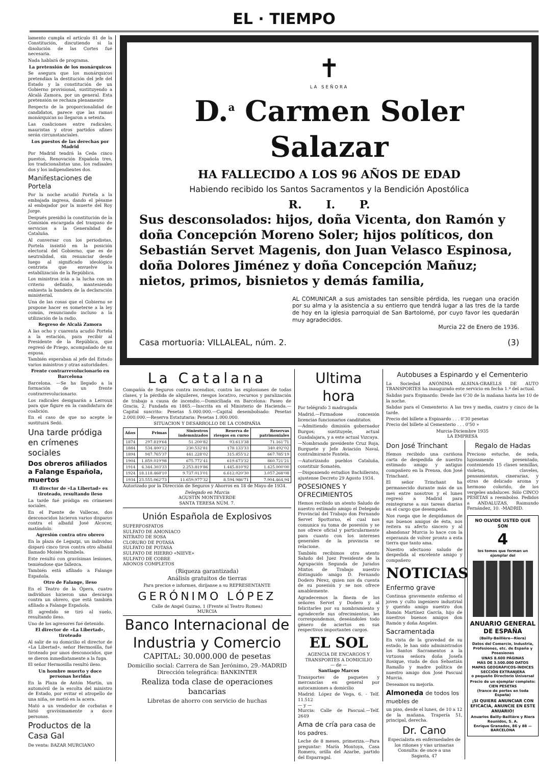EL · TIEMPO
lamento cumpla el artículo 81 de la Constitución, discutiendo si la disolución de las Cortes fué necesaria.
Nada hablará de programa.
La pretensión de los monárquicos
Se asegura que los monárquicos pretendían la destitución del jefe del Estado y la constitución de un Gobierno provisional, sustituyendo a Alcalá Zamora, por un general. Esta pretensión se rechaza plenamente
Respecto de la proporcionalidad de candidatos, parece que las ramas monárquicas no llegaron a setenta.
Las coaliciones entre radicales, mauristas y otros partidos afines serán circunstanciales.
Los puestos de las derechas por Madrid
Por Madrid tendrá la Ceda cinco puestos, Renovación Española tres, los tradicionalistas uno, los radiaales dos y los indipendientes dos.
Manifestaciones de Portela
Por la noche acudió Portela a la embajada ingresa, dando el pésame al embajador por la muerte del Roy Jorge.
Después presidió la constitución de la Comisión encargada del traspaso de servicios a la Generalidad de Cataluña.
Al conversar con los periodistas, Portela insistió en la posición electoral del Gobierno, que es de neutralidad, sin renunciar desde luego al significado ideológico centrista que envuelve la estabilización de la República.
Los ministros irán a la lucha con un criterio definido, manteniendo enhiesta la bandera de la declaración ministerial.
Una de las cosas que el Gobierno se propone hacer es someterse a la ley común, renunciando incluso a la utilización de la radio.
Regreso de Alcalá Zamora
A las ocho y cuarenta acudió Portela a la estación, para recibir al Presidente de la República, que regresó de Priego, acompañado de su esposa.
También esperaban al jefe del Estado varios ministros y otras autoridades.
Frente contrarrevolucionario en Barcelona
Barcelona. —Se ha llegado a la formación de un frente contrarrevolucionario.
Los radicales designarán a Lerroux para que figure en la candidatura de coalición.
En el caso de que no acepte le sustituirá Sedó.
Una tarde pródiga en crímenes sociales
Dos obreros afiliados a Falange Española, muertos
El director de «La Libertad» es tiroteado, resultando ileso
La tarde fué pródiga en crímenes sociales.
En el Puente de Vallecas, dos desconocidos hicieron varios disparos contra el albañil José Alcocer, matándolo.
Agresión contra otro obrero
En la plaza de Legazpi, un individuo disparó cinco tiros contra otro albañil llamado Moisés Nombela.
Este resultó con gravísimas lesiones, temiéndose que fallezca.
También está afiliado a Falange Española.
Otro de Falange, ileso
En el Teatro de la Ópera, cuatro indivíduos hicieron una descarga contra un obrero, que está también afiliado a Falange Española.
El agredido se tiró al suelo, resultando ileso.
Uno de los agresores fué detenido.
El director de «La Libertad», tiroteado
Al salir de su domicilio el director de «La Libertad», señor Hermosilla, fué tiroteado por unos desconocidos, que se dieron inmediatamente a la fuga.
El señor Hermosilla resultó ileso.
Un hombre muerto y doce personas heridas
En la Plaza de Antón Martín, un automóvil de la escolta del ministro de Estado, por evitar el atropello de una niña, se metió en la acera.
Mató a un vendedor de corbatas e hirió gravísimamente a doce personas.
Productos de la Casa Gal
De venta: BAZAR MURCIANO
✝
LA SEÑORA
D.<sup>a</sup> Carmen Soler Salazar
HA FALLECIDO A LOS 96 AÑOS DE EDAD
Habiendo recibido los Santos Sacramentos y la Bendición Apostólica
R. I. P.
Sus desconsolados: hijos, doña Vicenta, don Ramón y doña Concepción Moreno Soler; hijos políticos, don Sebastián Servet Magenis, don Juan Velasco Espinosa, doña Dolores Jiménez y doña Concepción Mañuz; nietos, primos, bisnietos y demás familia,
AL COMUNICAR a sus amistades tan sensible pérdida, les ruegan una oración por su alma y la asistencia a su entierro que tendrá lugar a las tres de la tarde de hoy en la iglesia parroquial de San Bartolomé, por cuyo favor les quedarán muy agradecidos.
Murcia 22 de Enero de 1936.
Casa mortuoria: VILLALEAL, núm. 2. (3)
La Catalana
Compañía de Seguros contra incendios, contra las explosiones de todas clases, y la pérdida de alquileres, riesgos locativo, recursos y paralización de trabajo a causa de incendio.—Domiciliada en Barcelona: Paseo de Gracia, 2. Fundada en 1865.—Inscrita en el Ministerio de Hacienda.—Capital suscrito: Pesetas 5.000.000.—Capital desembolsado: Pesetas 2.000.000.—Reserva Estatutaria: Pesetas 1.000.000.
SITUACION Y DESARROLLO DE LA COMPAÑIA
| Años | Primas | Siniestros indemnizados | Reserva de riesgos en curso | Reservas patrimoniales |
| --- | --- | --- | --- | --- |
| 1874 | 297.819'64 | 51.200'82 | 93.613'38 | 71.161'71 |
| 1884 | 534.400'12 | 230.532'81 | 178.133'33 | 340.492'02 |
| 1894 | 947.765'37 | 441.228'02 | 315.855'12 | 667.785'19 |
| 1904 | 1.859.019'98 | 675.772'41 | 619.673'32 | 860.721'21 |
| 1914 | 4.344.303'33 | 2.253.819'86 | 1.445.810'92 | 1.425.000'00 |
| 1924 | 18.118.468'10 | 9.737.013'01 | 6.612.020'30 | 3.057.268'08 |
| 1934 | 23.555.062'73 | 11.659.977'32 | 8.594.986'71 | 7.904.464,94 |
Autorizado por la Dirección de Seguros y Ahorros en 18 de Mayo de 1934.
Delegado en Murcia
AGUSTIN MONTEVERDE
SANTA TERESA NÚM. 7.
Unión Española de Explosivos
SUPERFOSFATOS
SULFATO DE AMONIACO
NITRATO DE SOSA
CLORURO DE POTASA
SULFATO DE POTASA
SULFATO DE HIERRO «NIEVE»
SULFATO DE COBRE
ABONOS COMPLETOS
(Riqueza garantizada)
Análisis gratuitos de tierras
Para precios e informes, diríjanse a su REPRESENTANTE
GERÓNIMO LÓPEZ
Calle de Angel Guirao, 1 (Frente al Teatro Romea)
MURCIA
Banco Internacional de Industria y Comercio
CAPITAL: 30.000.000 de pesetas
Domicilio social: Carrera de San Jerónimo, 29.-MADRID
Dirección telegráfica: BANKINTER
Realiza toda clase de operaciones bancarias
Libretas de ahorro con servicio de huchas
Ultima hora
Por telégrafo 3 madrugada
Madrid.—Firmadose concesión licencias funcionarios canditatos.
—Admitiendo dimisión gobernador Burgos; sustituyele, actual Guadalajara, y a este actual Vizcaya.
—Nombrando presidente Cruz Roja, Burguete y Jefe Aviación Naval, contralmirante Fontela.
—Autorizando pueblos Cataluña, constituir Somatén.
—Disponiendo estudios Bachillerato, ajustense Decreto 29 Agosto 1934.
POSESIONES Y OFRECIMIENTOS
Hemos recibido un atento Saludo de nuestro estimado amigo el Delegado Provincial del Trabajo don Fernando Servet Spottorno, el cual nos comunica su toma de posesión y se nos ofrece oficial y particularmente para cuanto con los intereses generales de la provincia se relacione.
También recibimos otro atento Saludo del Juez Presidente de la Agrupación Segunda de Jurados Mixtos de Trabajo nuestro distinguido amigo D. Fernando Dodero Pérez, quien nos da cuenta de su posesión y se nos ofrece amablemente.
Agradecemos la fineza de los señores Servet y Dodero y al felicitarles por su nombramiento y agradecerle sus ofrecimientos, les correspondemos, deseándoles todo género de aciertos en sus respectivos importantes cargos.
EL SOL
AGENCIA DE ENCARGOS Y TRANSPORTES A DOMICILIO
— de —
Santiago Marcos
Transportes de paquetes y mercancías en general por autocamiones a domicilio
Madrid: López de Vega, 6. - Telf. 11.512
— y —
Murcia: Calle de Pascual.—Telf. 2649
Ama de cría para casa de los padres.
Leche de 8 meses, primeriza.—Para preguntar: María Montoya, Casa Romero, orilla del Azarbe, partido del Esparragal.
Autobuses a Espinardo y el Cementerio
La Sociedad ANÓNIMA ALSINA-GRAELLS DE AUTO TRANSPORTES ha inaugurado este servicio en fecha 1.º del actual.
Salidas para Espinardo: Desde las 6'30 de la mañana hasta las 10 de la noche.
Salidas para el Cementerio: A las tres y media, cuatro y cinco de la tarde.
Precio del billete a Espinardo . . . 0'30 pesetas
Precio del billete al Cementerio . . . 0'50 »
Murcia-Diciembre 1935
LA EMPRESA
Don José Trinchant
Hemos recibido una cariñosa carta de despedida de nuestro estimado amigo y antiguo compañero en la Prensa, don José Trinchant.
El señor Trinchant ha permanecido durante más de un mes entre nosotros y el lunes regresó a Madrid para reintegrarse a sus tareas diarias en el cargo que desempeña.
Nos ruega que le despidamos de sus buenos amigos de ésta, nos reitera su afecto sincero y al abandonar Murcia lo hace con la esperanza de volver pronto a esta tierra que tanto ama.
Nuestro afectuoso saludo de despedida al excelente amigo y compañero
NOTICIAS
Enfermo grave
Continua gravemente enfermo el joven y culto ingeniero industrial y querido amigo nuestro don Ramón Martínez García, hijo de nuestros buenos amigos don Ramón y doña Angeles.
Sacramentada
En vista de la gravedad de su estado, le han sido administrados los Santos Sacramentos a la virtuosa señora doña Josefa Rosique, viuda de don Sebastián Ramallo y madre política de nuestro amigo don José Pascual Murcia.
Deseamos su mejoría.
Almoneda de todos los muebles de
un piso, desde el lunes, de 10 a 12 de la mañana. Trapería 51, principal, derecha.
Dr. Cano
Especialista en enfermedades de los riñones y vías urinarias
Consulta: de once a una
Sagasta, 47
Regalo de Hadas
Precioso estuche, de seda, lujosamente presentado, conteniendo 15 clases semillas, violetas, claveles, pensamientos, cinerarias, y otras de delicado aroma y hermoso colorido, de los vergeles andaluces. Sólo CINCO PESETAS a reembolso. Pedidos a ANDALUZAS, Raimundo Fernández, 10. -MADRID.
NO OLVIDE USTED QUE SON
4
los tomos que forman un ejemplar del
ANUARIO GENERAL DE ESPAÑA
(Bailly-Baillière—Riera)
Datos del Comercio, Industria, Profesiones, etc. de España y Posesiones
UNAS 8.600 PÁGINAS
MÁS DE 3.500.000 DATOS
MAPAS GEOGRÁFICOS-ÍNDICES
SECCIÓN EXTRANJERA
o pequeño Directorio Universal
Precio de un ejemplar completo:
CIEN PESETAS
(franco de portes en toda España)
¡SI QUIERE ANUNCIAR CON EFICACIA, ANUNCIE EN ESTE ANUARIO!
Anuarios Bailly-Baillière y Riera Reunidos, S. A.
Enrique Granados, 86 y 88 — BARCELONA